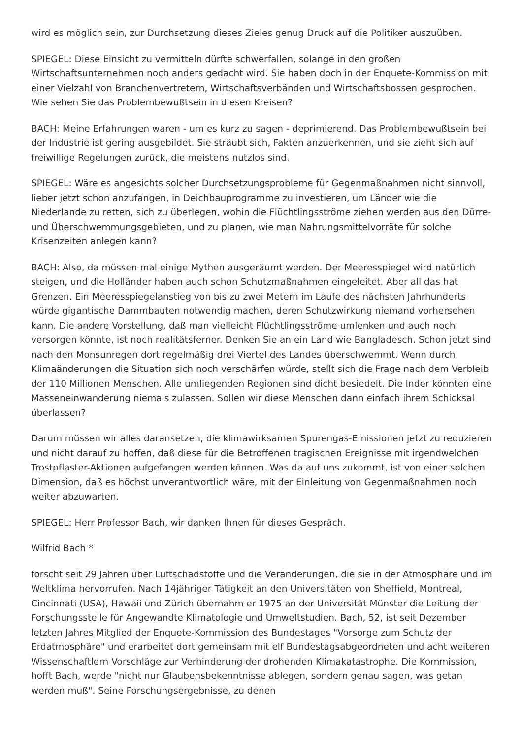wird es möglich sein, zur Durchsetzung dieses Zieles genug Druck auf die Politiker auszuüben.
SPIEGEL: Diese Einsicht zu vermitteln dürfte schwerfallen, solange in den großen Wirtschaftsunternehmen noch anders gedacht wird. Sie haben doch in der Enquete-Kommission mit einer Vielzahl von Branchenvertretern, Wirtschaftsverbänden und Wirtschaftsbossen gesprochen. Wie sehen Sie das Problembewußtsein in diesen Kreisen?
BACH: Meine Erfahrungen waren - um es kurz zu sagen - deprimierend. Das Problembewußtsein bei der Industrie ist gering ausgebildet. Sie sträubt sich, Fakten anzuerkennen, und sie zieht sich auf freiwillige Regelungen zurück, die meistens nutzlos sind.
SPIEGEL: Wäre es angesichts solcher Durchsetzungsprobleme für Gegenmaßnahmen nicht sinnvoll, lieber jetzt schon anzufangen, in Deichbauprogramme zu investieren, um Länder wie die Niederlande zu retten, sich zu überlegen, wohin die Flüchtlingsströme ziehen werden aus den Dürre- und Überschwemmungsgebieten, und zu planen, wie man Nahrungsmittelvorräte für solche Krisenzeiten anlegen kann?
BACH: Also, da müssen mal einige Mythen ausgeräumt werden. Der Meeresspiegel wird natürlich steigen, und die Holländer haben auch schon Schutzmaßnahmen eingeleitet. Aber all das hat Grenzen. Ein Meeresspiegelanstieg von bis zu zwei Metern im Laufe des nächsten Jahrhunderts würde gigantische Dammbauten notwendig machen, deren Schutzwirkung niemand vorhersehen kann. Die andere Vorstellung, daß man vielleicht Flüchtlingsströme umlenken und auch noch versorgen könnte, ist noch realitätsferner. Denken Sie an ein Land wie Bangladesch. Schon jetzt sind nach den Monsunregen dort regelmäßig drei Viertel des Landes überschwemmt. Wenn durch Klimaänderungen die Situation sich noch verschärfen würde, stellt sich die Frage nach dem Verbleib der 110 Millionen Menschen. Alle umliegenden Regionen sind dicht besiedelt. Die Inder könnten eine Masseneinwanderung niemals zulassen. Sollen wir diese Menschen dann einfach ihrem Schicksal überlassen?
Darum müssen wir alles daransetzen, die klimawirksamen Spurengas-Emissionen jetzt zu reduzieren und nicht darauf zu hoffen, daß diese für die Betroffenen tragischen Ereignisse mit irgendwelchen Trostpflaster-Aktionen aufgefangen werden können. Was da auf uns zukommt, ist von einer solchen Dimension, daß es höchst unverantwortlich wäre, mit der Einleitung von Gegenmaßnahmen noch weiter abzuwarten.
SPIEGEL: Herr Professor Bach, wir danken Ihnen für dieses Gespräch.
Wilfrid Bach *
forscht seit 29 Jahren über Luftschadstoffe und die Veränderungen, die sie in der Atmosphäre und im Weltklima hervorrufen. Nach 14jähriger Tätigkeit an den Universitäten von Sheffield, Montreal, Cincinnati (USA), Hawaii und Zürich übernahm er 1975 an der Universität Münster die Leitung der Forschungsstelle für Angewandte Klimatologie und Umweltstudien. Bach, 52, ist seit Dezember letzten Jahres Mitglied der Enquete-Kommission des Bundestages "Vorsorge zum Schutz der Erdatmosphäre" und erarbeitet dort gemeinsam mit elf Bundestagsabgeordneten und acht weiteren Wissenschaftlern Vorschläge zur Verhinderung der drohenden Klimakatastrophe. Die Kommission, hofft Bach, werde "nicht nur Glaubensbekenntnisse ablegen, sondern genau sagen, was getan werden muß". Seine Forschungsergebnisse, zu denen